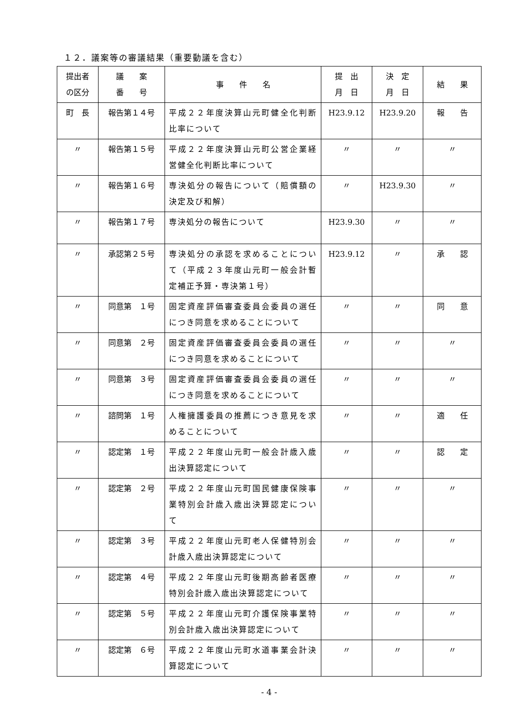１２．議案等の審議結果（重要動議を含む）
| 提出者 の区分 | 議 案 番 号 | 事 件 名 | 提 出 月 日 | 決 定 月 日 | 結 果 |
| --- | --- | --- | --- | --- | --- |
| 町 長 | 報告第１４号 | 平成２２年度決算山元町健全化判断比率について | H23.9.12 | H23.9.20 | 報 告 |
| 〃 | 報告第１５号 | 平成２２年度決算山元町公営企業経営健全化判断比率について | 〃 | 〃 | 〃 |
| 〃 | 報告第１６号 | 専決処分の報告について（賠償額の決定及び和解） | 〃 | H23.9.30 | 〃 |
| 〃 | 報告第１７号 | 専決処分の報告について | H23.9.30 | 〃 | 〃 |
| 〃 | 承認第２５号 | 専決処分の承認を求めることについて（平成２３年度山元町一般会計暫定補正予算・専決第１号） | H23.9.12 | 〃 | 承 認 |
| 〃 | 同意第 １号 | 固定資産評価審査委員会委員の選任につき同意を求めることについて | 〃 | 〃 | 同 意 |
| 〃 | 同意第 ２号 | 固定資産評価審査委員会委員の選任につき同意を求めることについて | 〃 | 〃 | 〃 |
| 〃 | 同意第 ３号 | 固定資産評価審査委員会委員の選任につき同意を求めることについて | 〃 | 〃 | 〃 |
| 〃 | 諮問第 １号 | 人権擁護委員の推薦につき意見を求めることについて | 〃 | 〃 | 適 任 |
| 〃 | 認定第 １号 | 平成２２年度山元町一般会計歳入歳出決算認定について | 〃 | 〃 | 認 定 |
| 〃 | 認定第 ２号 | 平成２２年度山元町国民健康保険事業特別会計歳入歳出決算認定について | 〃 | 〃 | 〃 |
| 〃 | 認定第 ３号 | 平成２２年度山元町老人保健特別会計歳入歳出決算認定について | 〃 | 〃 | 〃 |
| 〃 | 認定第 ４号 | 平成２２年度山元町後期高齢者医療特別会計歳入歳出決算認定について | 〃 | 〃 | 〃 |
| 〃 | 認定第 ５号 | 平成２２年度山元町介護保険事業特別会計歳入歳出決算認定について | 〃 | 〃 | 〃 |
| 〃 | 認定第 ６号 | 平成２２年度山元町水道事業会計決算認定について | 〃 | 〃 | 〃 |
- 4 -